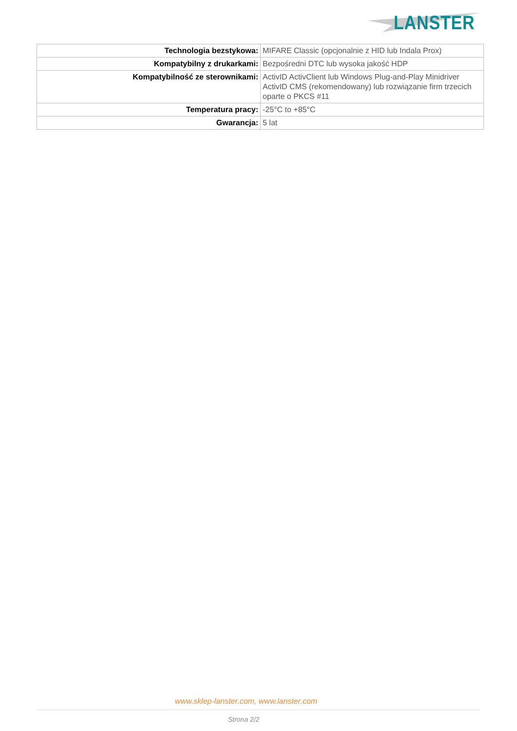LANSTER
| Technologia bezstykowa: | MIFARE Classic (opcjonalnie z HID lub Indala Prox) |
| Kompatybilny z drukarkami: | Bezpośredni DTC lub wysoka jakość HDP |
| Kompatybilność ze sterownikami: | ActivID ActivClient lub Windows Plug-and-Play Minidriver ActivID CMS (rekomendowany) lub rozwiązanie firm trzecich oparte o PKCS #11 |
| Temperatura pracy: | -25°C to +85°C |
| Gwarancja: | 5 lat |
www.sklep-lanster.com, www.lanster.com
Strona 2/2